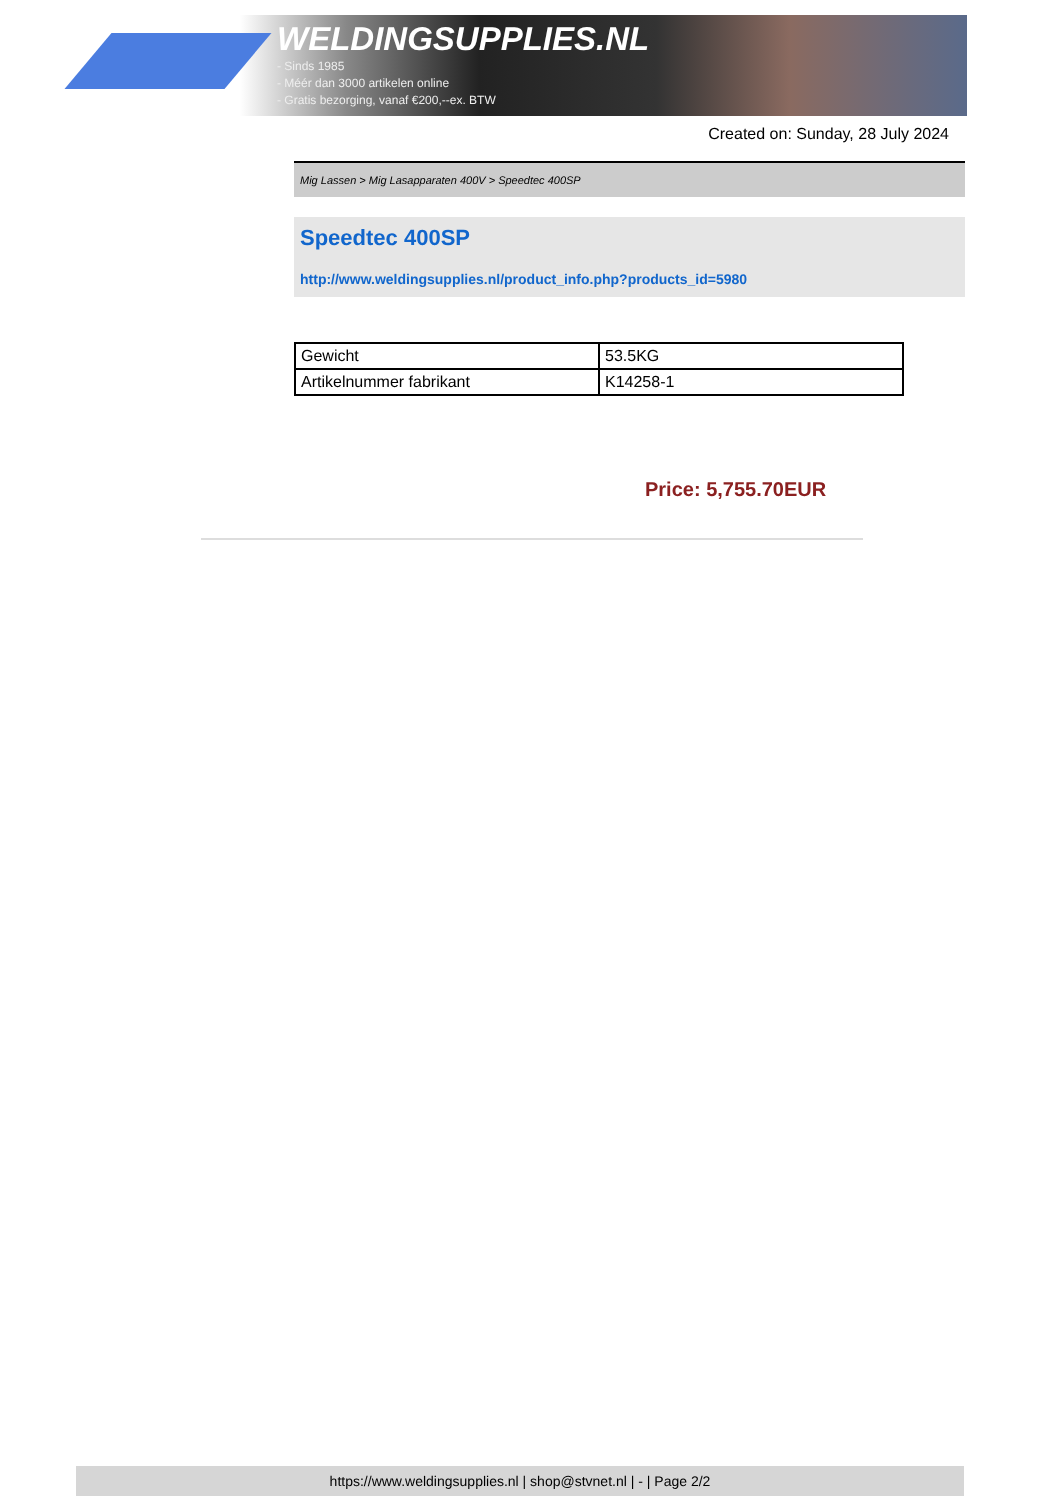WELDINGSUPPLIES.NL
- Sinds 1985
- Méér dan 3000 artikelen online
- Gratis bezorging, vanaf €200,--ex. BTW
Created on: Sunday, 28 July 2024
Mig Lassen > Mig Lasapparaten 400V > Speedtec 400SP
Speedtec 400SP
http://www.weldingsupplies.nl/product_info.php?products_id=5980
| Gewicht | 53.5KG |
| Artikelnummer fabrikant | K14258-1 |
Price: 5,755.70EUR
https://www.weldingsupplies.nl | shop@stvnet.nl | - | Page 2/2